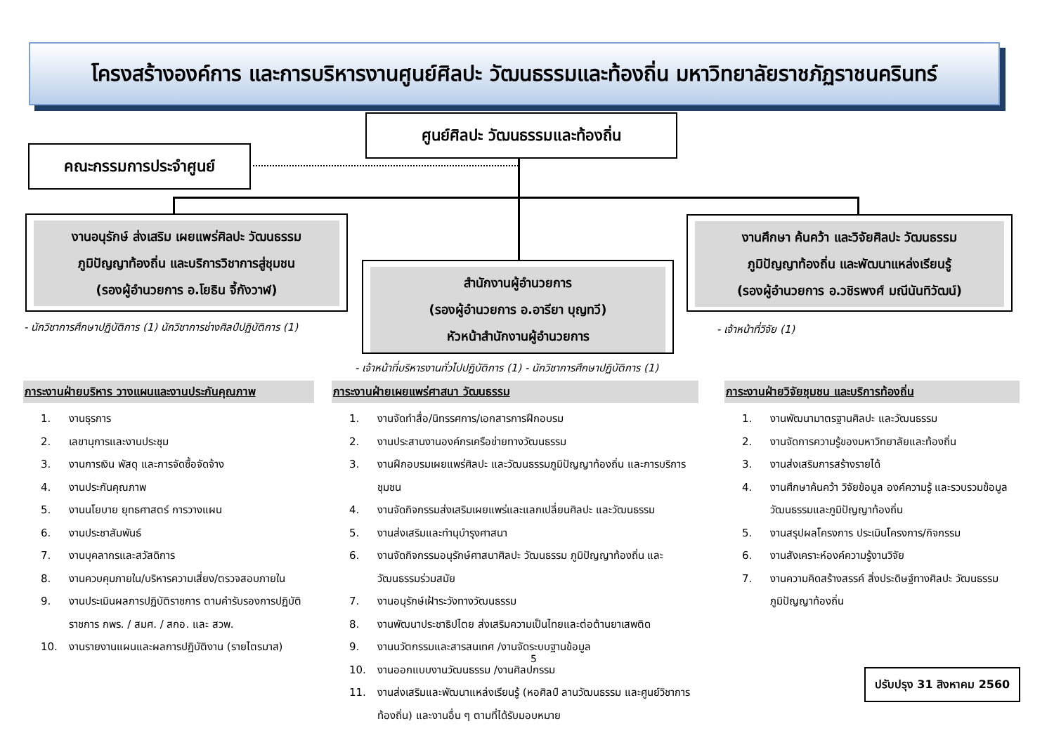โครงสร้างองค์การ และการบริหารงานศูนย์ศิลปะ วัฒนธรรมและท้องถิ่น มหาวิทยาลัยราชภัฏราชนครินทร์
ศูนย์ศิลปะ วัฒนธรรมและท้องถิ่น
คณะกรรมการประจำศูนย์
งานอนุรักษ์ ส่งเสริม เผยแพร่ศิลปะ วัฒนธรรม
ภูมิปัญญาท้องถิ่น และบริการวิชาการสู่ชุมชน
(รองผู้อำนวยการ อ.โยธิน จี้กังวาฬ)
สำนักงานผู้อำนวยการ
(รองผู้อำนวยการ อ.อารียา บุญทวี)
หัวหน้าสำนักงานผู้อำนวยการ
งานศึกษา ค้นคว้า และวิจัยศิลปะ วัฒนธรรม
ภูมิปัญญาท้องถิ่น และพัฒนาแหล่งเรียนรู้
(รองผู้อำนวยการ อ.วชิรพงศ์ มณีนันทิวัฒน์)
- นักวิชาการศึกษาปฏิบัติการ (1) นักวิชาการช่างศิลป์ปฏิบัติการ (1)
- เจ้าหน้าที่บริหารงานทั่วไปปฏิบัติการ (1) - นักวิชาการศึกษาปฏิบัติการ (1)
- เจ้าหน้าที่วิจัย (1)
ภาระงานฝ่ายบริหาร วางแผนและงานประกันคุณภาพ
1. งานธุรการ
2. เลขานุการและงานประชุม
3. งานการเงิน พัสดุ และการจัดซื้อจัดจ้าง
4. งานประกันคุณภาพ
5. งานนโยบาย ยุทธศาสตร์ การวางแผน
6. งานประชาสัมพันธ์
7. งานบุคลากรและสวัสดิการ
8. งานควบคุมภายใน/บริหารความเสี่ยง/ตรวจสอบภายใน
9. งานประเมินผลการปฏิบัติราชการ ตามคำรับรองการปฏิบัติราชการ กพร. / สมศ. / สกอ. และ สวพ.
10. งานรายงานแผนและผลการปฏิบัติงาน (รายไตรมาส)
ภาระงานฝ่ายเผยแพร่ศาสนา วัฒนธรรม
1. งานจัดทำสื่อ/นิทรรศการ/เอกสารการฝึกอบรม
2. งานประสานงานองค์กรเครือข่ายทางวัฒนธรรม
3. งานฝึกอบรมเผยแพร่ศิลปะ และวัฒนธรรมภูมิปัญญาท้องถิ่น และการบริการชุมชน
4. งานจัดกิจกรรมส่งเสริมเผยแพร่และแลกเปลี่ยนศิลปะ และวัฒนธรรม
5. งานส่งเสริมและทำนุบำรุงศาสนา
6. งานจัดกิจกรรมอนุรักษ์ศาสนาศิลปะ วัฒนธรรม ภูมิปัญญาท้องถิ่น และวัฒนธรรมร่วมสมัย
7. งานอนุรักษ์เฝ้าระวังทางวัฒนธรรม
8. งานพัฒนาประชาธิปไตย ส่งเสริมความเป็นไทยและต่อต้านยาเสพติด
9. งานนวัตกรรมและสารสนเทศ /งานจัดระบบฐานข้อมูล
10. งานออกแบบงานวัฒนธรรม /งานศิลปกรรม
11. งานส่งเสริมและพัฒนาแหล่งเรียนรู้ (หอศิลป์ ลานวัฒนธรรม และศูนย์วิชาการท้องถิ่น) และงานอื่น ๆ ตามที่ได้รับมอบหมาย
ภาระงานฝ่ายวิจัยชุมชน และบริการท้องถิ่น
1. งานพัฒนามาตรฐานศิลปะ และวัฒนธรรม
2. งานจัดการความรู้ของมหาวิทยาลัยและท้องถิ่น
3. งานส่งเสริมการสร้างรายได้
4. งานศึกษาค้นคว้า วิจัยข้อมูล องค์ความรู้ และรวบรวมข้อมูลวัฒนธรรมและภูมิปัญญาท้องถิ่น
5. งานสรุปผลโครงการ ประเมินโครงการ/กิจกรรม
6. งานสังเคราะห์องค์ความรู้งานวิจัย
7. งานความคิดสร้างสรรค์ สิ่งประดิษฐ์ทางศิลปะ วัฒนธรรม ภูมิปัญญาท้องถิ่น
5
ปรับปรุง 31 สิงหาคม 2560